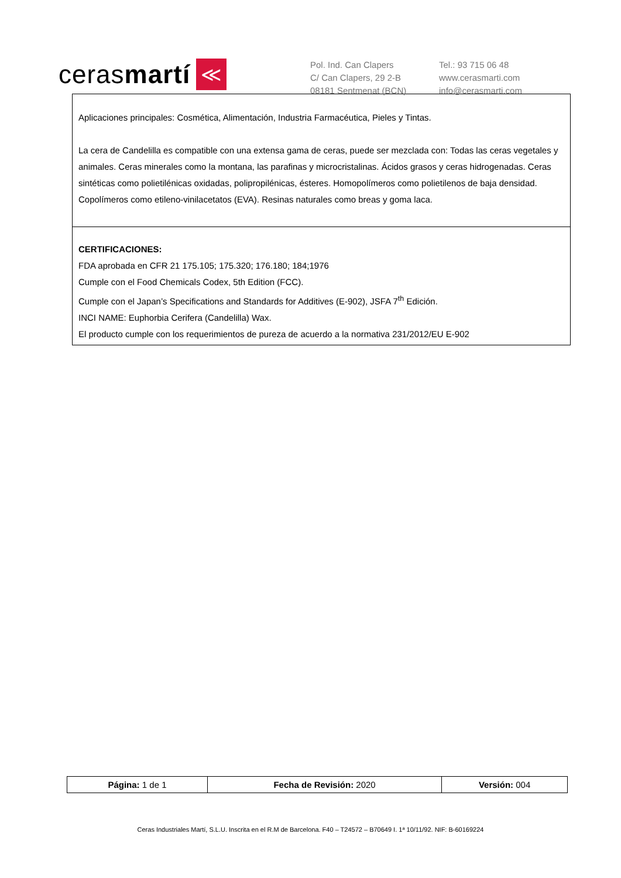ceras martí ≪
Pol. Ind. Can Clapers
C/ Can Clapers, 29 2-B
08181 Sentmenat (BCN)
Tel.: 93 715 06 48
www.cerasmarti.com
info@cerasmarti.com
Aplicaciones principales: Cosmética, Alimentación, Industria Farmacéutica, Pieles y Tintas.
La cera de Candelilla es compatible con una extensa gama de ceras, puede ser mezclada con: Todas las ceras vegetales y animales. Ceras minerales como la montana, las parafinas y microcristalinas. Ácidos grasos y ceras hidrogenadas. Ceras sintéticas como polietilénicas oxidadas, polipropilénicas, ésteres. Homopolímeros como polietilenos de baja densidad. Copolímeros como etileno-vinilacetatos (EVA). Resinas naturales como breas y goma laca.
CERTIFICACIONES:
FDA aprobada en CFR 21 175.105; 175.320; 176.180; 184;1976
Cumple con el Food Chemicals Codex, 5th Edition (FCC).
Cumple con el Japan’s Specifications and Standards for Additives (E-902), JSFA 7<sup>th</sup> Edición.
INCI NAME: Euphorbia Cerifera (Candelilla) Wax.
El producto cumple con los requerimientos de pureza de acuerdo a la normativa 231/2012/EU E-902
| Página: 1 de 1 | Fecha de Revisión: 2020 | Versión: 004 |
Ceras Industriales Martí, S.L.U. Inscrita en el R.M de Barcelona. F40 – T24572 – B70649 I. 1ª 10/11/92. NIF: B-60169224